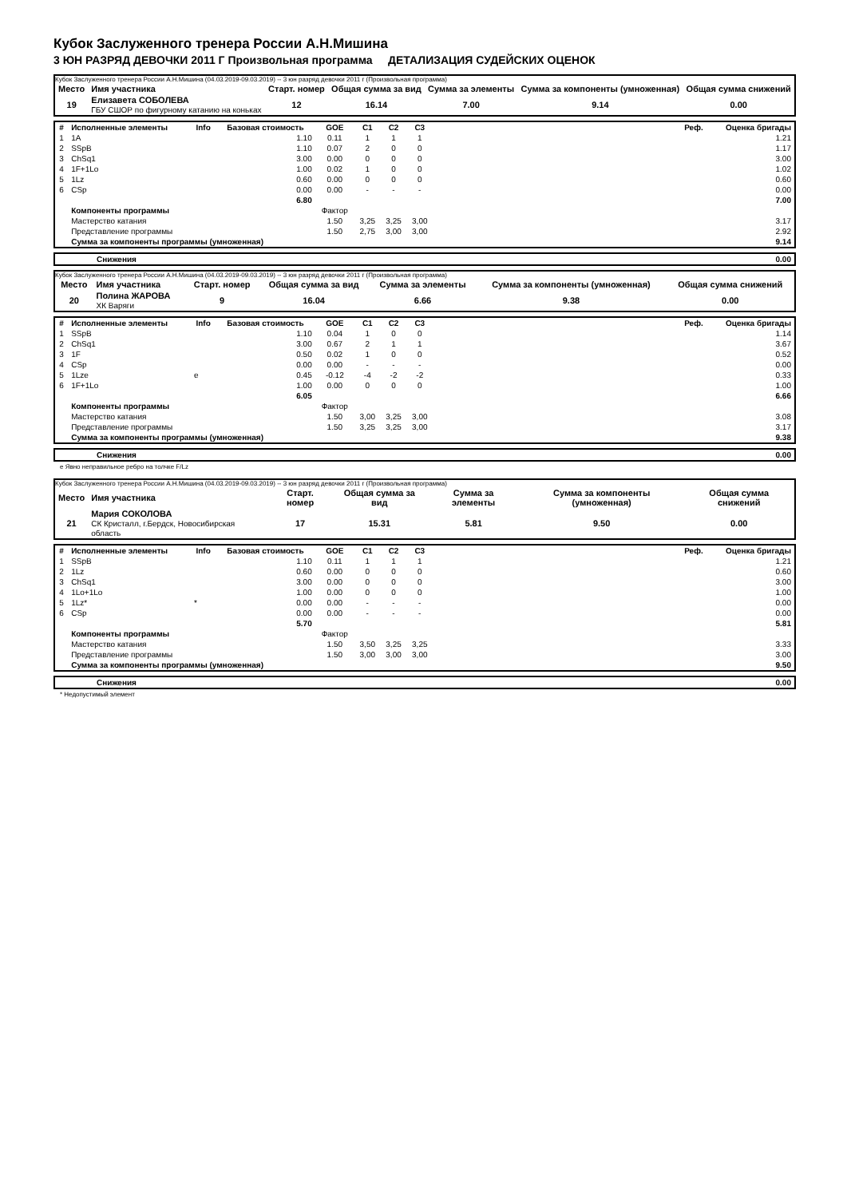Кубок Заслуженного тренера России А.Н.Мишина
3 ЮН РАЗРЯД ДЕВОЧКИ 2011 Г Произвольная программа ДЕТАЛИЗАЦИЯ СУДЕЙСКИХ ОЦЕНОК
Кубок Заслуженного тренера России А.Н.Мишина (04.03.2019-09.03.2019) -- 3 юн разряд девочки 2011 г (Произвольная программа)
| Место | Имя участника | Старт. номер | Общая сумма за вид | Сумма за элементы | Сумма за компоненты (умноженная) | Общая сумма снижений |
| 19 | Елизавета СОБОЛЕВА ГБУ СШОР по фигурному катанию на коньках | 12 | 16.14 | 7.00 | 9.14 | 0.00 |
| # | Исполненные элементы | Info | Базовая стоимость | GOE | C1 | C2 | C3 | | Реф. | Оценка бригады |
| --- | --- | --- | --- | --- | --- | --- | --- | --- | --- | --- |
| 1 | 1A | | 1.10 | 0.11 | 1 | 1 | 1 | | | 1.21 |
| 2 | SSpB | | 1.10 | 0.07 | 2 | 0 | 0 | | | 1.17 |
| 3 | ChSq1 | | 3.00 | 0.00 | 0 | 0 | 0 | | | 3.00 |
| 4 | 1F+1Lo | | 1.00 | 0.02 | 1 | 0 | 0 | | | 1.02 |
| 5 | 1Lz | | 0.60 | 0.00 | 0 | 0 | 0 | | | 0.60 |
| 6 | CSp | | 0.00 | 0.00 | - | - | - | | | 0.00 |
| | | | 6.80 | | | | | | | 7.00 |
| | Компоненты программы | | | Фактор | | | | | | |
| | Мастерство катания | | | 1.50 | 3,25 | 3,25 | 3,00 | | | 3.17 |
| | Представление программы | | | 1.50 | 2,75 | 3,00 | 3,00 | | | 2.92 |
| | Сумма за компоненты программы (умноженная) | | | | | | | | | 9.14 |
| | Снижения | 0.00 |
Кубок Заслуженного тренера России А.Н.Мишина (04.03.2019-09.03.2019) -- 3 юн разряд девочки 2011 г (Произвольная программа)
| Место | Имя участника | Старт. номер | Общая сумма за вид | Сумма за элементы | Сумма за компоненты (умноженная) | Общая сумма снижений |
| 20 | Полина ЖАРОВА ХК Варяги | 9 | 16.04 | 6.66 | 9.38 | 0.00 |
| # | Исполненные элементы | Info | Базовая стоимость | GOE | C1 | C2 | C3 | | Реф. | Оценка бригады |
| --- | --- | --- | --- | --- | --- | --- | --- | --- | --- | --- |
| 1 | SSpB | | 1.10 | 0.04 | 1 | 0 | 0 | | | 1.14 |
| 2 | ChSq1 | | 3.00 | 0.67 | 2 | 1 | 1 | | | 3.67 |
| 3 | 1F | | 0.50 | 0.02 | 1 | 0 | 0 | | | 0.52 |
| 4 | CSp | | 0.00 | 0.00 | - | - | - | | | 0.00 |
| 5 | 1Lze | e | 0.45 | -0.12 | -4 | -2 | -2 | | | 0.33 |
| 6 | 1F+1Lo | | 1.00 | 0.00 | 0 | 0 | 0 | | | 1.00 |
| | | | 6.05 | | | | | | | 6.66 |
| | Компоненты программы | | | Фактор | | | | | | |
| | Мастерство катания | | | 1.50 | 3,00 | 3,25 | 3,00 | | | 3.08 |
| | Представление программы | | | 1.50 | 3,25 | 3,25 | 3,00 | | | 3.17 |
| | Сумма за компоненты программы (умноженная) | | | | | | | | | 9.38 |
| | Снижения | 0.00 |
e Явно неправильное ребро на толчке F/Lz
Кубок Заслуженного тренера России А.Н.Мишина (04.03.2019-09.03.2019) -- 3 юн разряд девочки 2011 г (Произвольная программа)
| Место | Имя участника | Старт. номер | Общая сумма за вид | Сумма за элементы | Сумма за компоненты (умноженная) | Общая сумма снижений |
| 21 | Мария СОКОЛОВА СК Кристалл, г.Бердск, Новосибирская область | 17 | 15.31 | 5.81 | 9.50 | 0.00 |
| # | Исполненные элементы | Info | Базовая стоимость | GOE | C1 | C2 | C3 | | Реф. | Оценка бригады |
| --- | --- | --- | --- | --- | --- | --- | --- | --- | --- | --- |
| 1 | SSpB | | 1.10 | 0.11 | 1 | 1 | 1 | | | 1.21 |
| 2 | 1Lz | | 0.60 | 0.00 | 0 | 0 | 0 | | | 0.60 |
| 3 | ChSq1 | | 3.00 | 0.00 | 0 | 0 | 0 | | | 3.00 |
| 4 | 1Lo+1Lo | | 1.00 | 0.00 | 0 | 0 | 0 | | | 1.00 |
| 5 | 1Lz* | * | 0.00 | 0.00 | - | - | - | | | 0.00 |
| 6 | CSp | | 0.00 | 0.00 | - | - | - | | | 0.00 |
| | | | 5.70 | | | | | | | 5.81 |
| | Компоненты программы | | | Фактор | | | | | | |
| | Мастерство катания | | | 1.50 | 3,50 | 3,25 | 3,25 | | | 3.33 |
| | Представление программы | | | 1.50 | 3,00 | 3,00 | 3,00 | | | 3.00 |
| | Сумма за компоненты программы (умноженная) | | | | | | | | | 9.50 |
| | Снижения | 0.00 |
* Недопустимый элемент